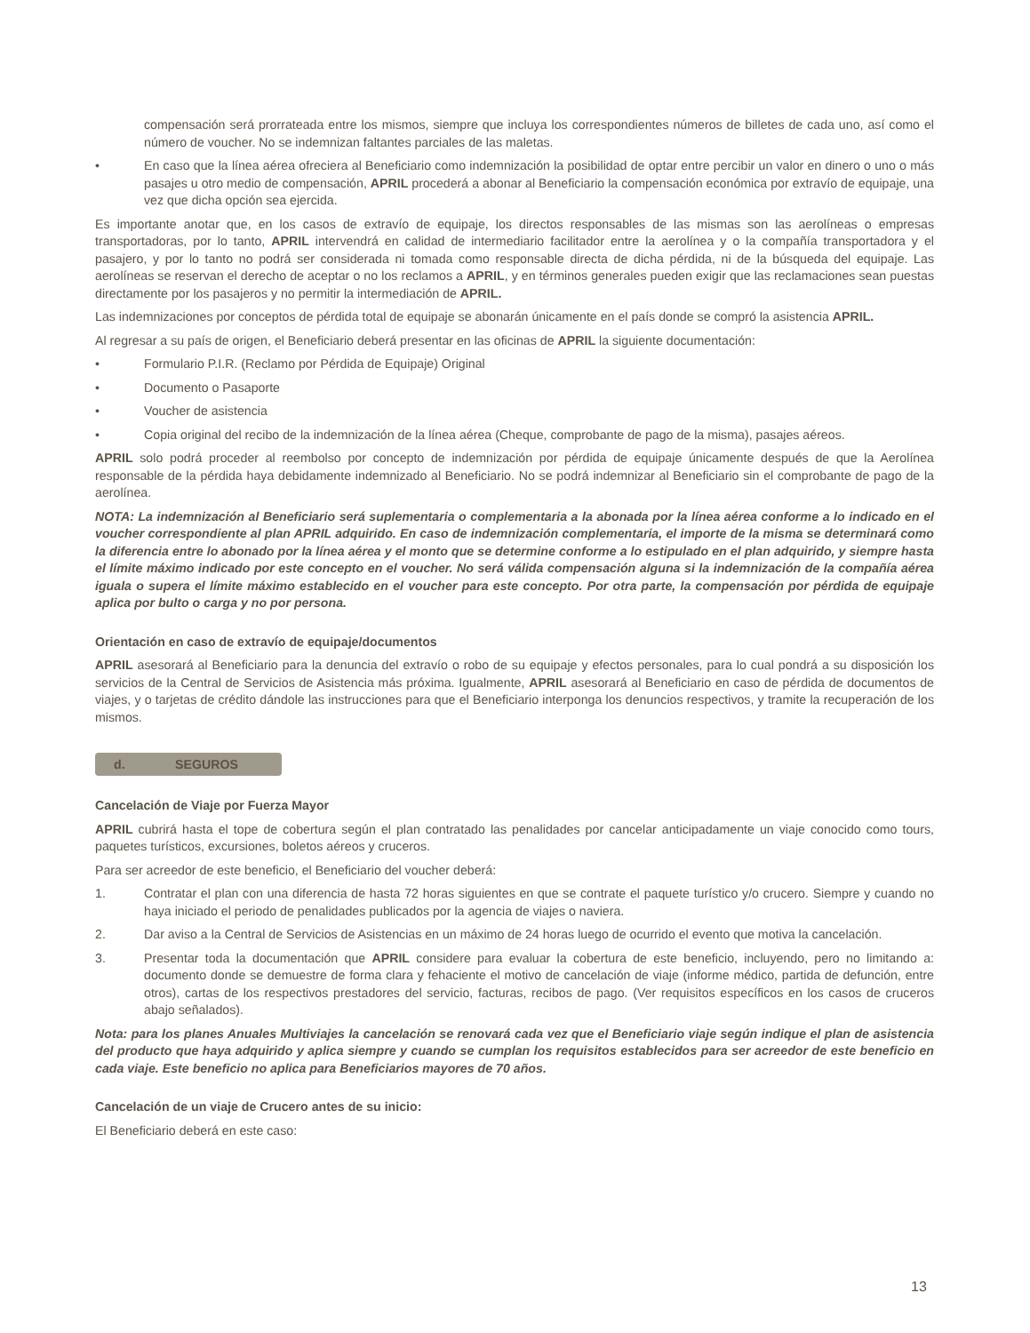compensación será prorrateada entre los mismos, siempre que incluya los correspondientes números de billetes de cada uno, así como el número de voucher. No se indemnizan faltantes parciales de las maletas.
• En caso que la línea aérea ofreciera al Beneficiario como indemnización la posibilidad de optar entre percibir un valor en dinero o uno o más pasajes u otro medio de compensación, APRIL procederá a abonar al Beneficiario la compensación económica por extravío de equipaje, una vez que dicha opción sea ejercida.
Es importante anotar que, en los casos de extravío de equipaje, los directos responsables de las mismas son las aerolíneas o empresas transportadoras, por lo tanto, APRIL intervendrá en calidad de intermediario facilitador entre la aerolínea y o la compañía transportadora y el pasajero, y por lo tanto no podrá ser considerada ni tomada como responsable directa de dicha pérdida, ni de la búsqueda del equipaje. Las aerolíneas se reservan el derecho de aceptar o no los reclamos a APRIL, y en términos generales pueden exigir que las reclamaciones sean puestas directamente por los pasajeros y no permitir la intermediación de APRIL.
Las indemnizaciones por conceptos de pérdida total de equipaje se abonarán únicamente en el país donde se compró la asistencia APRIL.
Al regresar a su país de origen, el Beneficiario deberá presentar en las oficinas de APRIL la siguiente documentación:
• Formulario P.I.R. (Reclamo por Pérdida de Equipaje) Original
• Documento o Pasaporte
• Voucher de asistencia
• Copia original del recibo de la indemnización de la línea aérea (Cheque, comprobante de pago de la misma), pasajes aéreos.
APRIL solo podrá proceder al reembolso por concepto de indemnización por pérdida de equipaje únicamente después de que la Aerolínea responsable de la pérdida haya debidamente indemnizado al Beneficiario. No se podrá indemnizar al Beneficiario sin el comprobante de pago de la aerolínea.
NOTA: La indemnización al Beneficiario será suplementaria o complementaria a la abonada por la línea aérea conforme a lo indicado en el voucher correspondiente al plan APRIL adquirido. En caso de indemnización complementaria, el importe de la misma se determinará como la diferencia entre lo abonado por la línea aérea y el monto que se determine conforme a lo estipulado en el plan adquirido, y siempre hasta el límite máximo indicado por este concepto en el voucher. No será válida compensación alguna si la indemnización de la compañía aérea iguala o supera el límite máximo establecido en el voucher para este concepto. Por otra parte, la compensación por pérdida de equipaje aplica por bulto o carga y no por persona.
Orientación en caso de extravío de equipaje/documentos
APRIL asesorará al Beneficiario para la denuncia del extravío o robo de su equipaje y efectos personales, para lo cual pondrá a su disposición los servicios de la Central de Servicios de Asistencia más próxima. Igualmente, APRIL asesorará al Beneficiario en caso de pérdida de documentos de viajes, y o tarjetas de crédito dándole las instrucciones para que el Beneficiario interponga los denuncios respectivos, y tramite la recuperación de los mismos.
d. SEGUROS
Cancelación de Viaje por Fuerza Mayor
APRIL cubrirá hasta el tope de cobertura según el plan contratado las penalidades por cancelar anticipadamente un viaje conocido como tours, paquetes turísticos, excursiones, boletos aéreos y cruceros.
Para ser acreedor de este beneficio, el Beneficiario del voucher deberá:
1. Contratar el plan con una diferencia de hasta 72 horas siguientes en que se contrate el paquete turístico y/o crucero. Siempre y cuando no haya iniciado el periodo de penalidades publicados por la agencia de viajes o naviera.
2. Dar aviso a la Central de Servicios de Asistencias en un máximo de 24 horas luego de ocurrido el evento que motiva la cancelación.
3. Presentar toda la documentación que APRIL considere para evaluar la cobertura de este beneficio, incluyendo, pero no limitando a: documento donde se demuestre de forma clara y fehaciente el motivo de cancelación de viaje (informe médico, partida de defunción, entre otros), cartas de los respectivos prestadores del servicio, facturas, recibos de pago. (Ver requisitos específicos en los casos de cruceros abajo señalados).
Nota: para los planes Anuales Multiviajes la cancelación se renovará cada vez que el Beneficiario viaje según indique el plan de asistencia del producto que haya adquirido y aplica siempre y cuando se cumplan los requisitos establecidos para ser acreedor de este beneficio en cada viaje. Este beneficio no aplica para Beneficiarios mayores de 70 años.
Cancelación de un viaje de Crucero antes de su inicio:
El Beneficiario deberá en este caso:
13